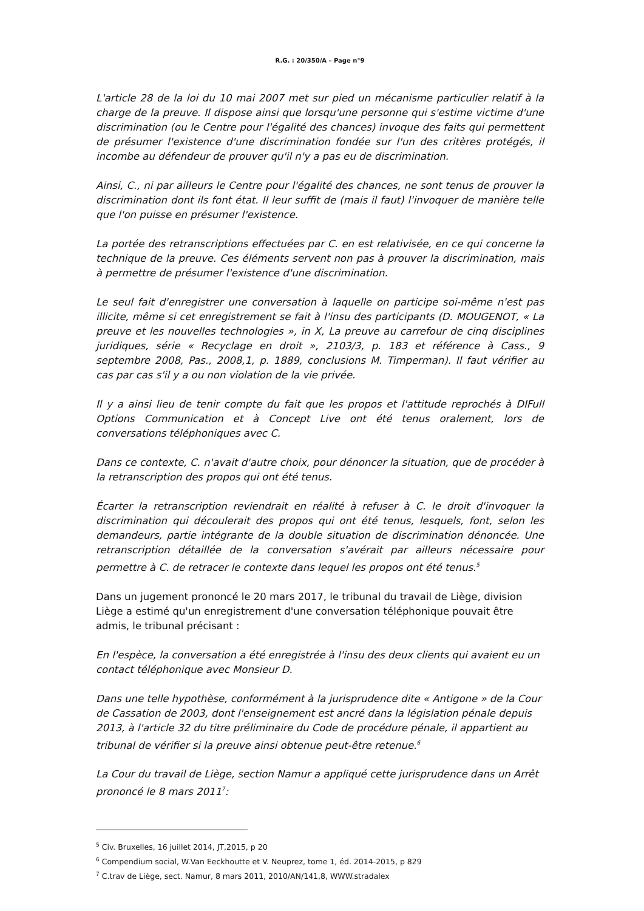R.G. : 20/350/A – Page n°9
L'article 28 de la loi du 10 mai 2007 met sur pied un mécanisme particulier relatif à la charge de la preuve. Il dispose ainsi que lorsqu'une personne qui s'estime victime d'une discrimination (ou le Centre pour l'égalité des chances) invoque des faits qui permettent de présumer l'existence d'une discrimination fondée sur l'un des critères protégés, il incombe au défendeur de prouver qu'il n'y a pas eu de discrimination.
Ainsi, C., ni par ailleurs le Centre pour l'égalité des chances, ne sont tenus de prouver la discrimination dont ils font état. Il leur suffit de (mais il faut) l'invoquer de manière telle que l'on puisse en présumer l'existence.
La portée des retranscriptions effectuées par C. en est relativisée, en ce qui concerne la technique de la preuve. Ces éléments servent non pas à prouver la discrimination, mais à permettre de présumer l'existence d'une discrimination.
Le seul fait d'enregistrer une conversation à laquelle on participe soi-même n'est pas illicite, même si cet enregistrement se fait à l'insu des participants (D. MOUGENOT, « La preuve et les nouvelles technologies », in X, La preuve au carrefour de cinq disciplines juridiques, série « Recyclage en droit », 2103/3, p. 183 et référence à Cass., 9 septembre 2008, Pas., 2008,1, p. 1889, conclusions M. Timperman). Il faut vérifier au cas par cas s'il y a ou non violation de la vie privée.
Il y a ainsi lieu de tenir compte du fait que les propos et l'attitude reprochés à DIFull Options Communication et à Concept Live ont été tenus oralement, lors de conversations téléphoniques avec C.
Dans ce contexte, C. n'avait d'autre choix, pour dénoncer la situation, que de procéder à la retranscription des propos qui ont été tenus.
Écarter la retranscription reviendrait en réalité à refuser à C. le droit d'invoquer la discrimination qui découlerait des propos qui ont été tenus, lesquels, font, selon les demandeurs, partie intégrante de la double situation de discrimination dénoncée. Une retranscription détaillée de la conversation s'avérait par ailleurs nécessaire pour permettre à C. de retracer le contexte dans lequel les propos ont été tenus.<sup>5</sup>
Dans un jugement prononcé le 20 mars 2017, le tribunal du travail de Liège, division Liège a estimé qu'un enregistrement d'une conversation téléphonique pouvait être admis, le tribunal précisant :
En l'espèce, la conversation a été enregistrée à l'insu des deux clients qui avaient eu un contact téléphonique avec Monsieur D.
Dans une telle hypothèse, conformément à la jurisprudence dite « Antigone » de la Cour de Cassation de 2003, dont l'enseignement est ancré dans la législation pénale depuis 2013, à l'article 32 du titre préliminaire du Code de procédure pénale, il appartient au tribunal de vérifier si la preuve ainsi obtenue peut-être retenue.<sup>6</sup>
La Cour du travail de Liège, section Namur a appliqué cette jurisprudence dans un Arrêt prononcé le 8 mars 2011<sup>7</sup>:
<sup>5</sup> Civ. Bruxelles, 16 juillet 2014, JT,2015, p 20
<sup>6</sup> Compendium social, W.Van Eeckhoutte et V. Neuprez, tome 1, éd. 2014-2015, p 829
<sup>7</sup> C.trav de Liège, sect. Namur, 8 mars 2011, 2010/AN/141,8, WWW.stradalex